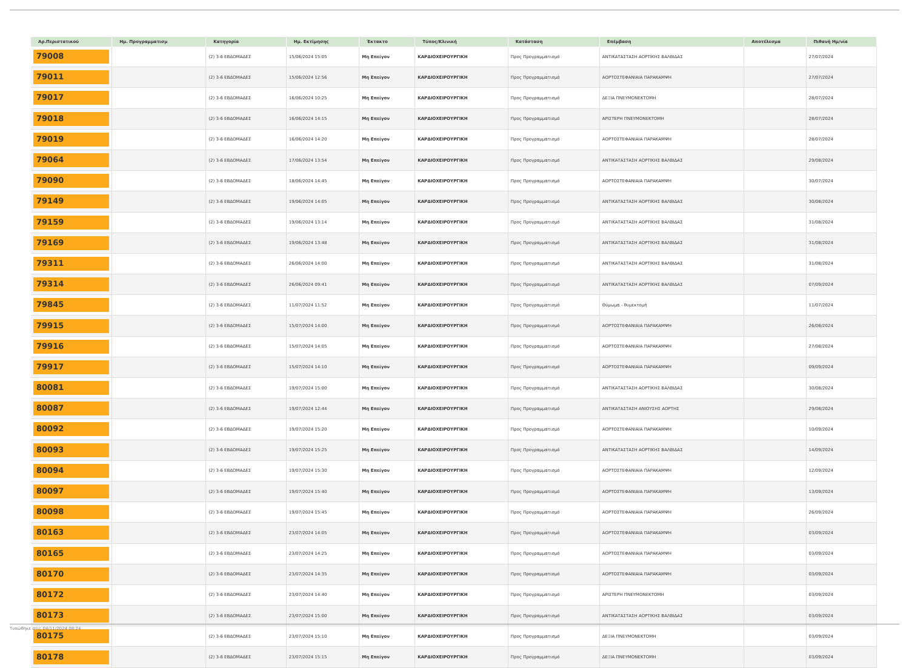| Αρ.Περιστατικού | Ημ. Προγραμματισμ | Κατηγορία | Ημ. Εκτίμησης | Έκτακτο | Τύπος/Κλινική | Κατάσταση | Επέμβαση | Αποτέλεσμα | Πιθανή Ημ/νία |
| --- | --- | --- | --- | --- | --- | --- | --- | --- | --- |
| 79008 | | (2) 3-6 ΕΒΔΟΜΑΔΕΣ | 15/06/2024 15:05 | Μη Επείγον | ΚΑΡΔΙΟΧΕΙΡΟΥΡΓΙΚΗ | Προς Προγραμματισμό | ΑΝΤΙΚΑΤΑΣΤΑΣΗ ΑΟΡΤΙΚΗΣ ΒΑΛΒΙΔΑΣ | | 27/07/2024 |
| 79011 | | (2) 3-6 ΕΒΔΟΜΑΔΕΣ | 15/06/2024 12:56 | Μη Επείγον | ΚΑΡΔΙΟΧΕΙΡΟΥΡΓΙΚΗ | Προς Προγραμματισμό | ΑΟΡΤΟΣΤΕΦΑΝΙΑΙΑ ΠΑΡΑΚΑΜΨΗ | | 27/07/2024 |
| 79017 | | (2) 3-6 ΕΒΔΟΜΑΔΕΣ | 16/06/2024 10:25 | Μη Επείγον | ΚΑΡΔΙΟΧΕΙΡΟΥΡΓΙΚΗ | Προς Προγραμματισμό | ΔΕΞΙΑ ΠΝΕΥΜΟΝΕΚΤΟΜΗ | | 28/07/2024 |
| 79018 | | (2) 3-6 ΕΒΔΟΜΑΔΕΣ | 16/06/2024 14:15 | Μη Επείγον | ΚΑΡΔΙΟΧΕΙΡΟΥΡΓΙΚΗ | Προς Προγραμματισμό | ΑΡΙΣΤΕΡΗ ΠΝΕΥΜΟΝΕΚΤΟΜΗ | | 28/07/2024 |
| 79019 | | (2) 3-6 ΕΒΔΟΜΑΔΕΣ | 16/06/2024 14:20 | Μη Επείγον | ΚΑΡΔΙΟΧΕΙΡΟΥΡΓΙΚΗ | Προς Προγραμματισμό | ΑΟΡΤΟΣΤΕΦΑΝΙΑΙΑ ΠΑΡΑΚΑΜΨΗ | | 28/07/2024 |
| 79064 | | (2) 3-6 ΕΒΔΟΜΑΔΕΣ | 17/06/2024 13:54 | Μη Επείγον | ΚΑΡΔΙΟΧΕΙΡΟΥΡΓΙΚΗ | Προς Προγραμματισμό | ΑΝΤΙΚΑΤΑΣΤΑΣΗ ΑΟΡΤΙΚΗΣ ΒΑΛΒΙΔΑΣ | | 29/08/2024 |
| 79090 | | (2) 3-6 ΕΒΔΟΜΑΔΕΣ | 18/06/2024 14:45 | Μη Επείγον | ΚΑΡΔΙΟΧΕΙΡΟΥΡΓΙΚΗ | Προς Προγραμματισμό | ΑΟΡΤΟΣΤΕΦΑΝΙΑΙΑ ΠΑΡΑΚΑΜΨΗ | | 30/07/2024 |
| 79149 | | (2) 3-6 ΕΒΔΟΜΑΔΕΣ | 19/06/2024 14:05 | Μη Επείγον | ΚΑΡΔΙΟΧΕΙΡΟΥΡΓΙΚΗ | Προς Προγραμματισμό | ΑΝΤΙΚΑΤΑΣΤΑΣΗ ΑΟΡΤΙΚΗΣ ΒΑΛΒΙΔΑΣ | | 30/08/2024 |
| 79159 | | (2) 3-6 ΕΒΔΟΜΑΔΕΣ | 19/06/2024 13:14 | Μη Επείγον | ΚΑΡΔΙΟΧΕΙΡΟΥΡΓΙΚΗ | Προς Προγραμματισμό | ΑΝΤΙΚΑΤΑΣΤΑΣΗ ΑΟΡΤΙΚΗΣ ΒΑΛΒΙΔΑΣ | | 31/08/2024 |
| 79169 | | (2) 3-6 ΕΒΔΟΜΑΔΕΣ | 19/06/2024 13:48 | Μη Επείγον | ΚΑΡΔΙΟΧΕΙΡΟΥΡΓΙΚΗ | Προς Προγραμματισμό | ΑΝΤΙΚΑΤΑΣΤΑΣΗ ΑΟΡΤΙΚΗΣ ΒΑΛΒΙΔΑΣ | | 31/08/2024 |
| 79311 | | (2) 3-6 ΕΒΔΟΜΑΔΕΣ | 26/06/2024 14:00 | Μη Επείγον | ΚΑΡΔΙΟΧΕΙΡΟΥΡΓΙΚΗ | Προς Προγραμματισμό | ΑΝΤΙΚΑΤΑΣΤΑΣΗ ΑΟΡΤΙΚΗΣ ΒΑΛΒΙΔΑΣ | | 31/08/2024 |
| 79314 | | (2) 3-6 ΕΒΔΟΜΑΔΕΣ | 26/06/2024 09:41 | Μη Επείγον | ΚΑΡΔΙΟΧΕΙΡΟΥΡΓΙΚΗ | Προς Προγραμματισμό | ΑΝΤΙΚΑΤΑΣΤΑΣΗ ΑΟΡΤΙΚΗΣ ΒΑΛΒΙΔΑΣ | | 07/09/2024 |
| 79845 | | (2) 3-6 ΕΒΔΟΜΑΔΕΣ | 11/07/2024 11:52 | Μη Επείγον | ΚΑΡΔΙΟΧΕΙΡΟΥΡΓΙΚΗ | Προς Προγραμματισμό | Θύμωμα - θυμεκτομή | | 11/07/2024 |
| 79915 | | (2) 3-6 ΕΒΔΟΜΑΔΕΣ | 15/07/2024 14:00 | Μη Επείγον | ΚΑΡΔΙΟΧΕΙΡΟΥΡΓΙΚΗ | Προς Προγραμματισμό | ΑΟΡΤΟΣΤΕΦΑΝΙΑΙΑ ΠΑΡΑΚΑΜΨΗ | | 26/08/2024 |
| 79916 | | (2) 3-6 ΕΒΔΟΜΑΔΕΣ | 15/07/2024 14:05 | Μη Επείγον | ΚΑΡΔΙΟΧΕΙΡΟΥΡΓΙΚΗ | Προς Προγραμματισμό | ΑΟΡΤΟΣΤΕΦΑΝΙΑΙΑ ΠΑΡΑΚΑΜΨΗ | | 27/08/2024 |
| 79917 | | (2) 3-6 ΕΒΔΟΜΑΔΕΣ | 15/07/2024 14:10 | Μη Επείγον | ΚΑΡΔΙΟΧΕΙΡΟΥΡΓΙΚΗ | Προς Προγραμματισμό | ΑΟΡΤΟΣΤΕΦΑΝΙΑΙΑ ΠΑΡΑΚΑΜΨΗ | | 09/09/2024 |
| 80081 | | (2) 3-6 ΕΒΔΟΜΑΔΕΣ | 19/07/2024 15:00 | Μη Επείγον | ΚΑΡΔΙΟΧΕΙΡΟΥΡΓΙΚΗ | Προς Προγραμματισμό | ΑΝΤΙΚΑΤΑΣΤΑΣΗ ΑΟΡΤΙΚΗΣ ΒΑΛΒΙΔΑΣ | | 30/08/2024 |
| 80087 | | (2) 3-6 ΕΒΔΟΜΑΔΕΣ | 19/07/2024 12:44 | Μη Επείγον | ΚΑΡΔΙΟΧΕΙΡΟΥΡΓΙΚΗ | Προς Προγραμματισμό | ΑΝΤΙΚΑΤΑΣΤΑΣΗ ΑΝΙΟΥΣΗΣ ΑΟΡΤΗΣ | | 29/08/2024 |
| 80092 | | (2) 3-6 ΕΒΔΟΜΑΔΕΣ | 19/07/2024 15:20 | Μη Επείγον | ΚΑΡΔΙΟΧΕΙΡΟΥΡΓΙΚΗ | Προς Προγραμματισμό | ΑΟΡΤΟΣΤΕΦΑΝΙΑΙΑ ΠΑΡΑΚΑΜΨΗ | | 10/09/2024 |
| 80093 | | (2) 3-6 ΕΒΔΟΜΑΔΕΣ | 19/07/2024 15:25 | Μη Επείγον | ΚΑΡΔΙΟΧΕΙΡΟΥΡΓΙΚΗ | Προς Προγραμματισμό | ΑΝΤΙΚΑΤΑΣΤΑΣΗ ΑΟΡΤΙΚΗΣ ΒΑΛΒΙΔΑΣ | | 14/09/2024 |
| 80094 | | (2) 3-6 ΕΒΔΟΜΑΔΕΣ | 19/07/2024 15:30 | Μη Επείγον | ΚΑΡΔΙΟΧΕΙΡΟΥΡΓΙΚΗ | Προς Προγραμματισμό | ΑΟΡΤΟΣΤΕΦΑΝΙΑΙΑ ΠΑΡΑΚΑΜΨΗ | | 12/09/2024 |
| 80097 | | (2) 3-6 ΕΒΔΟΜΑΔΕΣ | 19/07/2024 15:40 | Μη Επείγον | ΚΑΡΔΙΟΧΕΙΡΟΥΡΓΙΚΗ | Προς Προγραμματισμό | ΑΟΡΤΟΣΤΕΦΑΝΙΑΙΑ ΠΑΡΑΚΑΜΨΗ | | 13/09/2024 |
| 80098 | | (2) 3-6 ΕΒΔΟΜΑΔΕΣ | 19/07/2024 15:45 | Μη Επείγον | ΚΑΡΔΙΟΧΕΙΡΟΥΡΓΙΚΗ | Προς Προγραμματισμό | ΑΟΡΤΟΣΤΕΦΑΝΙΑΙΑ ΠΑΡΑΚΑΜΨΗ | | 26/09/2024 |
| 80163 | | (2) 3-6 ΕΒΔΟΜΑΔΕΣ | 23/07/2024 14:05 | Μη Επείγον | ΚΑΡΔΙΟΧΕΙΡΟΥΡΓΙΚΗ | Προς Προγραμματισμό | ΑΟΡΤΟΣΤΕΦΑΝΙΑΙΑ ΠΑΡΑΚΑΜΨΗ | | 03/09/2024 |
| 80165 | | (2) 3-6 ΕΒΔΟΜΑΔΕΣ | 23/07/2024 14:25 | Μη Επείγον | ΚΑΡΔΙΟΧΕΙΡΟΥΡΓΙΚΗ | Προς Προγραμματισμό | ΑΟΡΤΟΣΤΕΦΑΝΙΑΙΑ ΠΑΡΑΚΑΜΨΗ | | 03/09/2024 |
| 80170 | | (2) 3-6 ΕΒΔΟΜΑΔΕΣ | 23/07/2024 14:35 | Μη Επείγον | ΚΑΡΔΙΟΧΕΙΡΟΥΡΓΙΚΗ | Προς Προγραμματισμό | ΑΟΡΤΟΣΤΕΦΑΝΙΑΙΑ ΠΑΡΑΚΑΜΨΗ | | 03/09/2024 |
| 80172 | | (2) 3-6 ΕΒΔΟΜΑΔΕΣ | 23/07/2024 14:40 | Μη Επείγον | ΚΑΡΔΙΟΧΕΙΡΟΥΡΓΙΚΗ | Προς Προγραμματισμό | ΑΡΙΣΤΕΡΗ ΠΝΕΥΜΟΝΕΚΤΟΜΗ | | 03/09/2024 |
| 80173 | | (2) 3-6 ΕΒΔΟΜΑΔΕΣ | 23/07/2024 15:00 | Μη Επείγον | ΚΑΡΔΙΟΧΕΙΡΟΥΡΓΙΚΗ | Προς Προγραμματισμό | ΑΝΤΙΚΑΤΑΣΤΑΣΗ ΑΟΡΤΙΚΗΣ ΒΑΛΒΙΔΑΣ | | 03/09/2024 |
| 80175 | | (2) 3-6 ΕΒΔΟΜΑΔΕΣ | 23/07/2024 15:10 | Μη Επείγον | ΚΑΡΔΙΟΧΕΙΡΟΥΡΓΙΚΗ | Προς Προγραμματισμό | ΔΕΞΙΑ ΠΝΕΥΜΟΝΕΚΤΟΜΗ | | 03/09/2024 |
| 80178 | | (2) 3-6 ΕΒΔΟΜΑΔΕΣ | 23/07/2024 15:15 | Μη Επείγον | ΚΑΡΔΙΟΧΕΙΡΟΥΡΓΙΚΗ | Προς Προγραμματισμό | ΔΕΞΙΑ ΠΝΕΥΜΟΝΕΚΤΟΜΗ | | 03/09/2024 |
Τυπώθηκε στις 04/11/2024 08:24